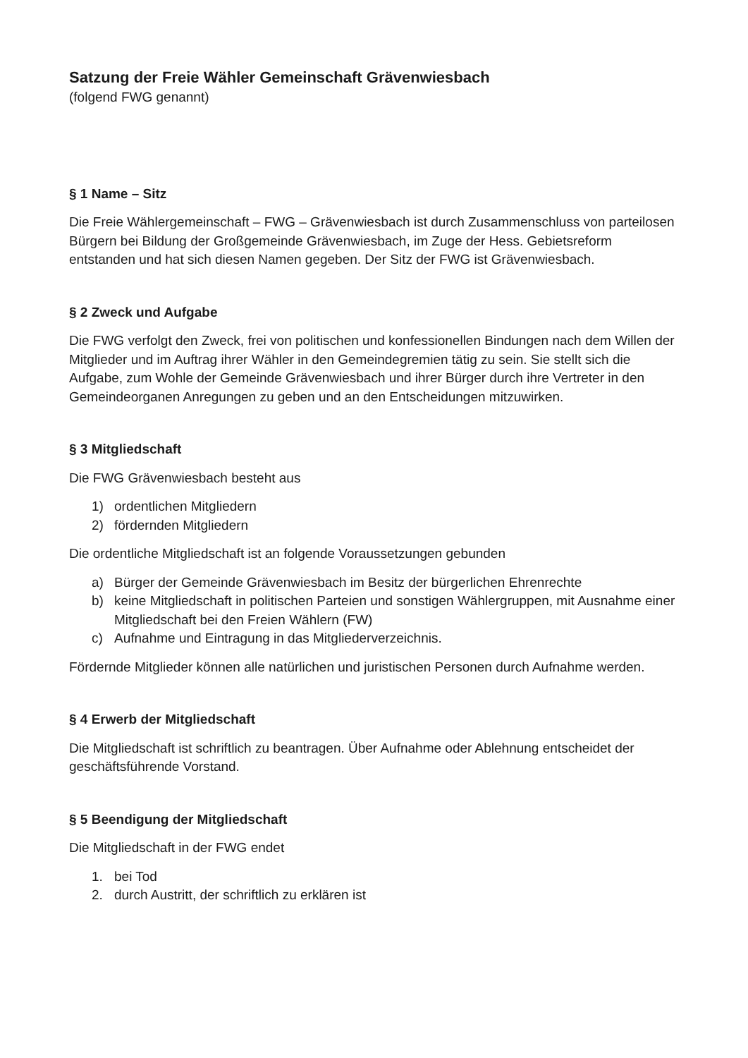Satzung der Freie Wähler Gemeinschaft Grävenwiesbach
(folgend FWG genannt)
§ 1 Name – Sitz
Die Freie Wählergemeinschaft – FWG – Grävenwiesbach ist durch Zusammenschluss von parteilosen Bürgern bei Bildung der Großgemeinde Grävenwiesbach, im Zuge der Hess. Gebietsreform entstanden und hat sich diesen Namen gegeben. Der Sitz der FWG ist Grävenwiesbach.
§ 2 Zweck und Aufgabe
Die FWG verfolgt den Zweck, frei von politischen und konfessionellen Bindungen nach dem Willen der Mitglieder und im Auftrag ihrer Wähler in den Gemeindegremien tätig zu sein. Sie stellt sich die Aufgabe, zum Wohle der Gemeinde Grävenwiesbach und ihrer Bürger durch ihre Vertreter in den Gemeindeorganen Anregungen zu geben und an den Entscheidungen mitzuwirken.
§ 3 Mitgliedschaft
Die FWG Grävenwiesbach besteht aus
1) ordentlichen Mitgliedern
2) fördernden Mitgliedern
Die ordentliche Mitgliedschaft ist an folgende Voraussetzungen gebunden
a) Bürger der Gemeinde Grävenwiesbach im Besitz der bürgerlichen Ehrenrechte
b) keine Mitgliedschaft in politischen Parteien und sonstigen Wählergruppen, mit Ausnahme einer Mitgliedschaft bei den Freien Wählern (FW)
c) Aufnahme und Eintragung in das Mitgliederverzeichnis.
Fördernde Mitglieder können alle natürlichen und juristischen Personen durch Aufnahme werden.
§ 4 Erwerb der Mitgliedschaft
Die Mitgliedschaft ist schriftlich zu beantragen. Über Aufnahme oder Ablehnung entscheidet der geschäftsführende Vorstand.
§ 5 Beendigung der Mitgliedschaft
Die Mitgliedschaft in der FWG endet
1. bei Tod
2. durch Austritt, der schriftlich zu erklären ist